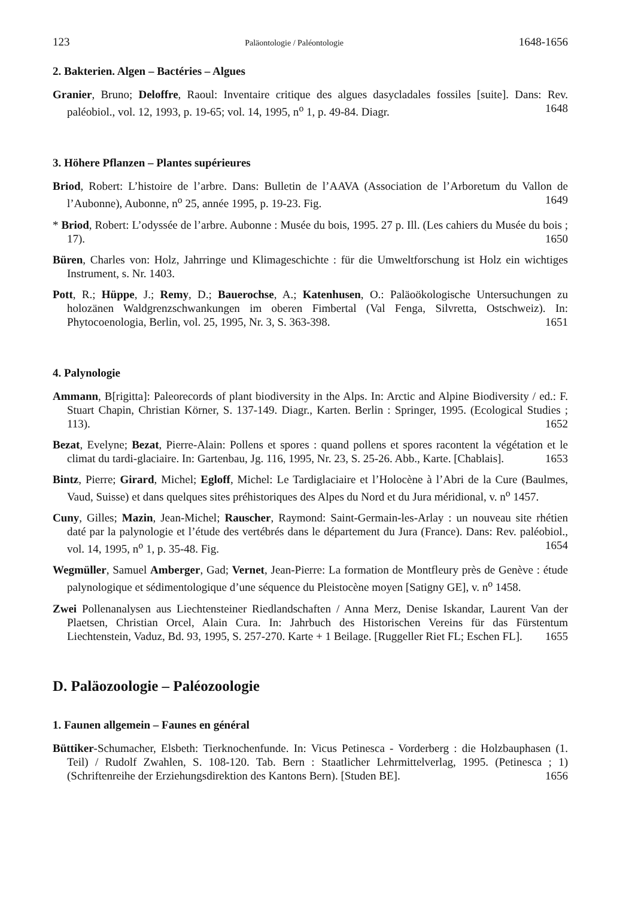123 Paläontologie / Paléontologie 1648-1656
2. Bakterien. Algen – Bactéries – Algues
Granier, Bruno; Deloffre, Raoul: Inventaire critique des algues dasycladales fossiles [suite]. Dans: Rev. paléobiol., vol. 12, 1993, p. 19-65; vol. 14, 1995, n<sup>o</sup> 1, p. 49-84. Diagr. 1648
3. Höhere Pflanzen – Plantes supérieures
Briod, Robert: L’histoire de l’arbre. Dans: Bulletin de l’AAVA (Association de l’Arboretum du Vallon de l’Aubonne), Aubonne, n<sup>o</sup> 25, année 1995, p. 19-23. Fig. 1649
* Briod, Robert: L’odyssée de l’arbre. Aubonne : Musée du bois, 1995. 27 p. Ill. (Les cahiers du Musée du bois ; 17). 1650
Büren, Charles von: Holz, Jahrringe und Klimageschichte : für die Umweltforschung ist Holz ein wichtiges Instrument, s. Nr. 1403.
Pott, R.; Hüppe, J.; Remy, D.; Bauerochse, A.; Katenhusen, O.: Paläoökologische Untersuchungen zu holozänen Waldgrenzschwankungen im oberen Fimbertal (Val Fenga, Silvretta, Ostschweiz). In: Phytocoenologia, Berlin, vol. 25, 1995, Nr. 3, S. 363-398. 1651
4. Palynologie
Ammann, B[rigitta]: Paleorecords of plant biodiversity in the Alps. In: Arctic and Alpine Biodiversity / ed.: F. Stuart Chapin, Christian Körner, S. 137-149. Diagr., Karten. Berlin : Springer, 1995. (Ecological Studies ; 113). 1652
Bezat, Evelyne; Bezat, Pierre-Alain: Pollens et spores : quand pollens et spores racontent la végétation et le climat du tardi-glaciaire. In: Gartenbau, Jg. 116, 1995, Nr. 23, S. 25-26. Abb., Karte. [Chablais]. 1653
Bintz, Pierre; Girard, Michel; Egloff, Michel: Le Tardiglaciaire et l’Holocène à l’Abri de la Cure (Baulmes, Vaud, Suisse) et dans quelques sites préhistoriques des Alpes du Nord et du Jura méridional, v. n<sup>o</sup> 1457.
Cuny, Gilles; Mazin, Jean-Michel; Rauscher, Raymond: Saint-Germain-les-Arlay : un nouveau site rhétien daté par la palynologie et l’étude des vertébrés dans le département du Jura (France). Dans: Rev. paléobiol., vol. 14, 1995, n<sup>o</sup> 1, p. 35-48. Fig. 1654
Wegmüller, Samuel Amberger, Gad; Vernet, Jean-Pierre: La formation de Montfleury près de Genève : étude palynologique et sédimentologique d’une séquence du Pleistocène moyen [Satigny GE], v. n<sup>o</sup> 1458.
Zwei Pollenanalysen aus Liechtensteiner Riedlandschaften / Anna Merz, Denise Iskandar, Laurent Van der Plaetsen, Christian Orcel, Alain Cura. In: Jahrbuch des Historischen Vereins für das Fürstentum Liechtenstein, Vaduz, Bd. 93, 1995, S. 257-270. Karte + 1 Beilage. [Ruggeller Riet FL; Eschen FL]. 1655
D. Paläozoologie – Paléozoologie
1. Faunen allgemein – Faunes en général
Büttiker-Schumacher, Elsbeth: Tierknochenfunde. In: Vicus Petinesca - Vorderberg : die Holzbauphasen (1. Teil) / Rudolf Zwahlen, S. 108-120. Tab. Bern : Staatlicher Lehrmittelverlag, 1995. (Petinesca ; 1) (Schriftenreihe der Erziehungsdirektion des Kantons Bern). [Studen BE]. 1656